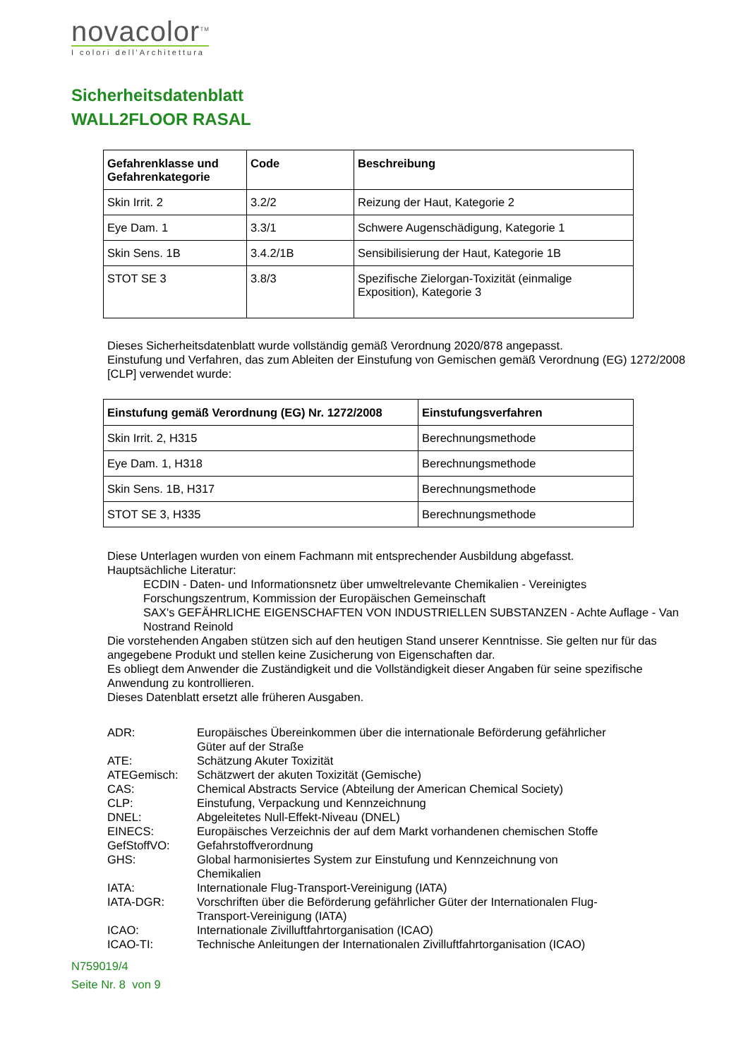novacolor<sup>TM</sup>
I colori dell'Architettura
Sicherheitsdatenblatt
WALL2FLOOR RASAL
| Gefahrenklasse und Gefahrenkategorie | Code | Beschreibung |
| --- | --- | --- |
| Skin Irrit. 2 | 3.2/2 | Reizung der Haut, Kategorie 2 |
| Eye Dam. 1 | 3.3/1 | Schwere Augenschädigung, Kategorie 1 |
| Skin Sens. 1B | 3.4.2/1B | Sensibilisierung der Haut, Kategorie 1B |
| STOT SE 3 | 3.8/3 | Spezifische Zielorgan-Toxizität (einmalige Exposition), Kategorie 3 |
Dieses Sicherheitsdatenblatt wurde vollständig gemäß Verordnung 2020/878 angepasst.
Einstufung und Verfahren, das zum Ableiten der Einstufung von Gemischen gemäß Verordnung (EG) 1272/2008 [CLP] verwendet wurde:
| Einstufung gemäß Verordnung (EG) Nr. 1272/2008 | Einstufungsverfahren |
| --- | --- |
| Skin Irrit. 2, H315 | Berechnungsmethode |
| Eye Dam. 1, H318 | Berechnungsmethode |
| Skin Sens. 1B, H317 | Berechnungsmethode |
| STOT SE 3, H335 | Berechnungsmethode |
Diese Unterlagen wurden von einem Fachmann mit entsprechender Ausbildung abgefasst.
Hauptsächliche Literatur:
ECDIN - Daten- und Informationsnetz über umweltrelevante Chemikalien - Vereinigtes Forschungszentrum, Kommission der Europäischen Gemeinschaft
SAX's GEFÄHRLICHE EIGENSCHAFTEN VON INDUSTRIELLEN SUBSTANZEN - Achte Auflage - Van Nostrand Reinold
Die vorstehenden Angaben stützen sich auf den heutigen Stand unserer Kenntnisse. Sie gelten nur für das angegebene Produkt und stellen keine Zusicherung von Eigenschaften dar.
Es obliegt dem Anwender die Zuständigkeit und die Vollständigkeit dieser Angaben für seine spezifische Anwendung zu kontrollieren.
Dieses Datenblatt ersetzt alle früheren Ausgaben.
ADR: Europäisches Übereinkommen über die internationale Beförderung gefährlicher Güter auf der Straße
ATE: Schätzung Akuter Toxizität
ATEGemisch: Schätzwert der akuten Toxizität (Gemische)
CAS: Chemical Abstracts Service (Abteilung der American Chemical Society)
CLP: Einstufung, Verpackung und Kennzeichnung
DNEL: Abgeleitetes Null-Effekt-Niveau (DNEL)
EINECS: Europäisches Verzeichnis der auf dem Markt vorhandenen chemischen Stoffe
GefStoffVO: Gefahrstoffverordnung
GHS: Global harmonisiertes System zur Einstufung und Kennzeichnung von Chemikalien
IATA: Internationale Flug-Transport-Vereinigung (IATA)
IATA-DGR: Vorschriften über die Beförderung gefährlicher Güter der Internationalen Flug-Transport-Vereinigung (IATA)
ICAO: Internationale Zivilluftfahrtorganisation (ICAO)
ICAO-TI: Technische Anleitungen der Internationalen Zivilluftfahrtorganisation (ICAO)
N759019/4
Seite Nr. 8 von 9